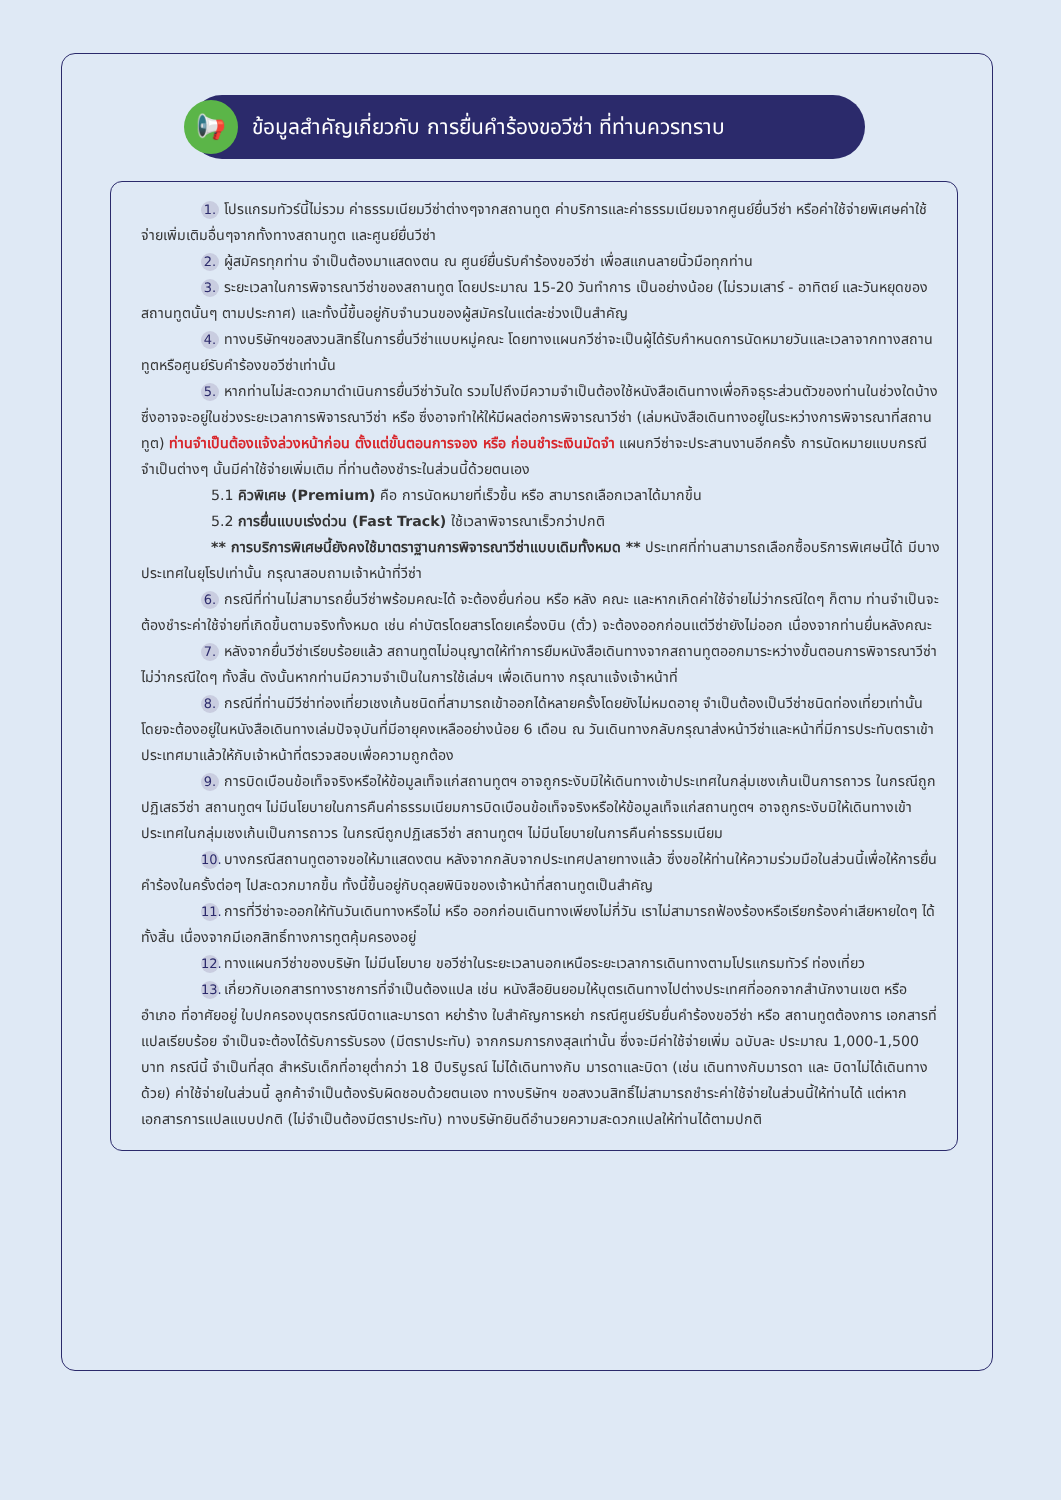📢
ข้อมูลสำคัญเกี่ยวกับ การยื่นคำร้องขอวีซ่า ที่ท่านควรทราบ
1. โปรแกรมทัวร์นี้ไม่รวม ค่าธรรมเนียมวีซ่าต่างๆจากสถานทูต ค่าบริการและค่าธรรมเนียมจากศูนย์ยื่นวีซ่า หรือค่าใช้จ่ายพิเศษค่าใช้จ่ายเพิ่มเติมอื่นๆจากทั้งทางสถานทูต และศูนย์ยื่นวีซ่า
2. ผู้สมัครทุกท่าน จำเป็นต้องมาแสดงตน ณ ศูนย์ยื่นรับคำร้องขอวีซ่า เพื่อสแกนลายนิ้วมือทุกท่าน
3. ระยะเวลาในการพิจารณาวีซ่าของสถานทูต โดยประมาณ 15-20 วันทำการ เป็นอย่างน้อย (ไม่รวมเสาร์ - อาทิตย์ และวันหยุดของสถานทูตนั้นๆ ตามประกาศ) และทั้งนี้ขึ้นอยู่กับจำนวนของผู้สมัครในแต่ละช่วงเป็นสำคัญ
4. ทางบริษัทฯขอสงวนสิทธิ์ในการยื่นวีซ่าแบบหมู่คณะ โดยทางแผนกวีซ่าจะเป็นผู้ได้รับกำหนดการนัดหมายวันและเวลาจากทางสถานทูตหรือศูนย์รับคำร้องขอวีซ่าเท่านั้น
5. หากท่านไม่สะดวกมาดำเนินการยื่นวีซ่าวันใด รวมไปถึงมีความจำเป็นต้องใช้หนังสือเดินทางเพื่อกิจธุระส่วนตัวของท่านในช่วงใดบ้าง ซึ่งอาจจะอยู่ในช่วงระยะเวลาการพิจารณาวีซ่า หรือ ซึ่งอาจทำให้ให้มีผลต่อการพิจารณาวีซ่า (เล่มหนังสือเดินทางอยู่ในระหว่างการพิจารณาที่สถานทูต) ท่านจำเป็นต้องแจ้งล่วงหน้าก่อน ตั้งแต่ขั้นตอนการจอง หรือ ก่อนชำระเงินมัดจำ แผนกวีซ่าจะประสานงานอีกครั้ง การนัดหมายแบบกรณีจำเป็นต่างๆ นั้นมีค่าใช้จ่ายเพิ่มเติม ที่ท่านต้องชำระในส่วนนี้ด้วยตนเอง
5.1 คิวพิเศษ (Premium) คือ การนัดหมายที่เร็วขึ้น หรือ สามารถเลือกเวลาได้มากขึ้น
5.2 การยื่นแบบเร่งด่วน (Fast Track) ใช้เวลาพิจารณาเร็วกว่าปกติ
** การบริการพิเศษนี้ยังคงใช้มาตราฐานการพิจารณาวีซ่าแบบเดิมทั้งหมด ** ประเทศที่ท่านสามารถเลือกซื้อบริการพิเศษนี้ได้ มีบางประเทศในยุโรปเท่านั้น กรุณาสอบถามเจ้าหน้าที่วีซ่า
6. กรณีที่ท่านไม่สามารถยื่นวีซ่าพร้อมคณะได้ จะต้องยื่นก่อน หรือ หลัง คณะ และหากเกิดค่าใช้จ่ายไม่ว่ากรณีใดๆ ก็ตาม ท่านจำเป็นจะต้องชำระค่าใช้จ่ายที่เกิดขึ้นตามจริงทั้งหมด เช่น ค่าบัตรโดยสารโดยเครื่องบิน (ตั๋ว) จะต้องออกก่อนแต่วีซ่ายังไม่ออก เนื่องจากท่านยื่นหลังคณะ
7. หลังจากยื่นวีซ่าเรียบร้อยแล้ว สถานทูตไม่อนุญาตให้ทำการยืมหนังสือเดินทางจากสถานทูตออกมาระหว่างขั้นตอนการพิจารณาวีซ่าไม่ว่ากรณีใดๆ ทั้งสิ้น ดังนั้นหากท่านมีความจำเป็นในการใช้เล่มฯ เพื่อเดินทาง กรุณาแจ้งเจ้าหน้าที่
8. กรณีที่ท่านมีวีซ่าท่องเที่ยวเชงเก้นชนิดที่สามารถเข้าออกได้หลายครั้งโดยยังไม่หมดอายุ จำเป็นต้องเป็นวีซ่าชนิดท่องเที่ยวเท่านั้น โดยจะต้องอยู่ในหนังสือเดินทางเล่มปัจจุบันที่มีอายุคงเหลืออย่างน้อย 6 เดือน ณ วันเดินทางกลับกรุณาส่งหน้าวีซ่าและหน้าที่มีการประทับตราเข้าประเทศมาแล้วให้กับเจ้าหน้าที่ตรวจสอบเพื่อความถูกต้อง
9. การบิดเบือนข้อเท็จจริงหรือให้ข้อมูลเท็จแก่สถานทูตฯ อาจถูกระงับมิให้เดินทางเข้าประเทศในกลุ่มเชงเก้นเป็นการถาวร ในกรณีถูกปฏิเสธวีซ่า สถานทูตฯ ไม่มีนโยบายในการคืนค่าธรรมเนียมการบิดเบือนข้อเท็จจริงหรือให้ข้อมูลเท็จแก่สถานทูตฯ อาจถูกระงับมิให้เดินทางเข้าประเทศในกลุ่มเชงเก้นเป็นการถาวร ในกรณีถูกปฏิเสธวีซ่า สถานทูตฯ ไม่มีนโยบายในการคืนค่าธรรมเนียม
10. บางกรณีสถานทูตอาจขอให้มาแสดงตน หลังจากกลับจากประเทศปลายทางแล้ว ซึ่งขอให้ท่านให้ความร่วมมือในส่วนนี้เพื่อให้การยื่นคำร้องในครั้งต่อๆ ไปสะดวกมากขึ้น ทั้งนี้ขึ้นอยู่กับดุลยพินิจของเจ้าหน้าที่สถานทูตเป็นสำคัญ
11. การที่วีซ่าจะออกให้ทันวันเดินทางหรือไม่ หรือ ออกก่อนเดินทางเพียงไม่กี่วัน เราไม่สามารถฟ้องร้องหรือเรียกร้องค่าเสียหายใดๆ ได้ทั้งสิ้น เนื่องจากมีเอกสิทธิ์ทางการทูตคุ้มครองอยู่
12. ทางแผนกวีซ่าของบริษัท ไม่มีนโยบาย ขอวีซ่าในระยะเวลานอกเหนือระยะเวลาการเดินทางตามโปรแกรมทัวร์ ท่องเที่ยว
13. เกี่ยวกับเอกสารทางราชการที่จำเป็นต้องแปล เช่น หนังสือยินยอมให้บุตรเดินทางไปต่างประเทศที่ออกจากสำนักงานเขต หรือ อำเภอ ที่อาศัยอยู่ ใบปกครองบุตรกรณีบิดาและมารดา หย่าร้าง ใบสำคัญการหย่า กรณีศูนย์รับยื่นคำร้องขอวีซ่า หรือ สถานทูตต้องการ เอกสารที่แปลเรียบร้อย จำเป็นจะต้องได้รับการรับรอง (มีตราประทับ) จากกรมการกงสุลเท่านั้น ซึ่งจะมีค่าใช้จ่ายเพิ่ม ฉบับละ ประมาณ 1,000-1,500 บาท กรณีนี้ จำเป็นที่สุด สำหรับเด็กที่อายุต่ำกว่า 18 ปีบริบูรณ์ ไม่ได้เดินทางกับ มารดาและบิดา (เช่น เดินทางกับมารดา และ บิดาไม่ได้เดินทางด้วย) ค่าใช้จ่ายในส่วนนี้ ลูกค้าจำเป็นต้องรับผิดชอบด้วยตนเอง ทางบริษัทฯ ขอสงวนสิทธิ์ไม่สามารถชำระค่าใช้จ่ายในส่วนนี้ให้ท่านได้ แต่หากเอกสารการแปลแบบปกติ (ไม่จำเป็นต้องมีตราประทับ) ทางบริษัทยินดีอำนวยความสะดวกแปลให้ท่านได้ตามปกติ